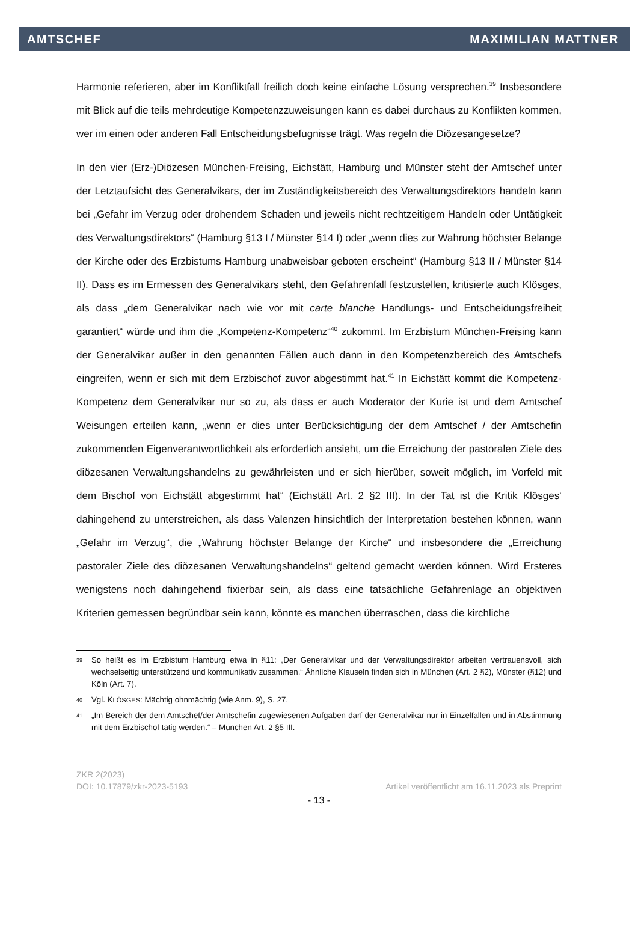AMTSCHEF MAXIMILIAN MATTNER
Harmonie referieren, aber im Konfliktfall freilich doch keine einfache Lösung versprechen.<sup>39</sup> Insbesondere mit Blick auf die teils mehrdeutige Kompetenzzuweisungen kann es dabei durchaus zu Konflikten kommen, wer im einen oder anderen Fall Entscheidungsbefugnisse trägt. Was regeln die Diözesangesetze?
In den vier (Erz-)Diözesen München-Freising, Eichstätt, Hamburg und Münster steht der Amtschef unter der Letztaufsicht des Generalvikars, der im Zuständigkeitsbereich des Verwaltungsdirektors handeln kann bei „Gefahr im Verzug oder drohendem Schaden und jeweils nicht rechtzeitigem Handeln oder Untätigkeit des Verwaltungsdirektors“ (Hamburg §13 I / Münster §14 I) oder „wenn dies zur Wahrung höchster Belange der Kirche oder des Erzbistums Hamburg unabweisbar geboten erscheint“ (Hamburg §13 II / Münster §14 II). Dass es im Ermessen des Generalvikars steht, den Gefahrenfall festzustellen, kritisierte auch Klösges, als dass „dem Generalvikar nach wie vor mit carte blanche Handlungs- und Entscheidungsfreiheit garantiert“ würde und ihm die „Kompetenz-Kompetenz“<sup>40</sup> zukommt. Im Erzbistum München-Freising kann der Generalvikar außer in den genannten Fällen auch dann in den Kompetenzbereich des Amtschefs eingreifen, wenn er sich mit dem Erzbischof zuvor abgestimmt hat.<sup>41</sup> In Eichstätt kommt die Kompetenz-Kompetenz dem Generalvikar nur so zu, als dass er auch Moderator der Kurie ist und dem Amtschef Weisungen erteilen kann, „wenn er dies unter Berücksichtigung der dem Amtschef / der Amtschefin zukommenden Eigenverantwortlichkeit als erforderlich ansieht, um die Erreichung der pastoralen Ziele des diözesanen Verwaltungshandelns zu gewährleisten und er sich hierüber, soweit möglich, im Vorfeld mit dem Bischof von Eichstätt abgestimmt hat“ (Eichstätt Art. 2 §2 III). In der Tat ist die Kritik Klösges‘ dahingehend zu unterstreichen, als dass Valenzen hinsichtlich der Interpretation bestehen können, wann „Gefahr im Verzug“, die „Wahrung höchster Belange der Kirche“ und insbesondere die „Erreichung pastoraler Ziele des diözesanen Verwaltungshandelns“ geltend gemacht werden können. Wird Ersteres wenigstens noch dahingehend fixierbar sein, als dass eine tatsächliche Gefahrenlage an objektiven Kriterien gemessen begründbar sein kann, könnte es manchen überraschen, dass die kirchliche
39 So heißt es im Erzbistum Hamburg etwa in §11: „Der Generalvikar und der Verwaltungsdirektor arbeiten vertrauensvoll, sich wechselseitig unterstützend und kommunikativ zusammen.“ Ähnliche Klauseln finden sich in München (Art. 2 §2), Münster (§12) und Köln (Art. 7).
40 Vgl. KLÖSGES: Mächtig ohnmächtig (wie Anm. 9), S. 27.
41 „Im Bereich der dem Amtschef/der Amtschefin zugewiesenen Aufgaben darf der Generalvikar nur in Einzelfällen und in Abstimmung mit dem Erzbischof tätig werden.“ – München Art. 2 §5 III.
ZKR 2(2023)
DOI: 10.17879/zkr-2023-5193 Artikel veröffentlicht am 16.11.2023 als Preprint
- 13 -